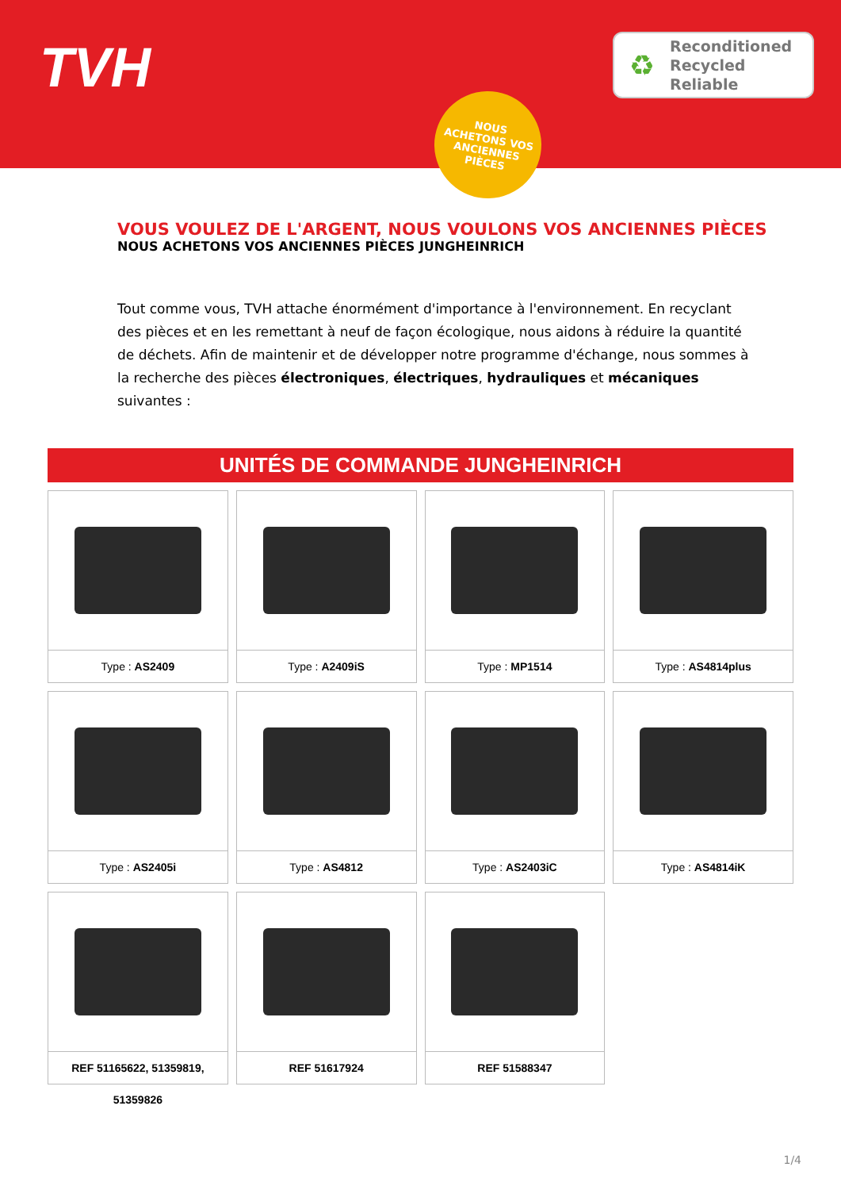TVH
♻
Reconditioned
Recycled
Reliable
NOUS
ACHETONS VOS
ANCIENNES
PIÈCES
VOUS VOULEZ DE L'ARGENT, NOUS VOULONS VOS ANCIENNES PIÈCES
NOUS ACHETONS VOS ANCIENNES PIÈCES JUNGHEINRICH
Tout comme vous, TVH attache énormément d'importance à l'environnement. En recyclant des pièces et en les remettant à neuf de façon écologique, nous aidons à réduire la quantité de déchets. Afin de maintenir et de développer notre programme d'échange, nous sommes à la recherche des pièces électroniques, électriques, hydrauliques et mécaniques suivantes :
| UNITÉS DE COMMANDE JUNGHEINRICH | | | |
| --- | --- | --- | --- |
| Type : AS2409 | Type : A2409iS | Type : MP1514 | Type : AS4814plus |
| Type : AS2405i | Type : AS4812 | Type : AS2403iC | Type : AS4814iK |
| REF 51165622, 51359819, 51359826 | REF 51617924 | REF 51588347 | |
1/4